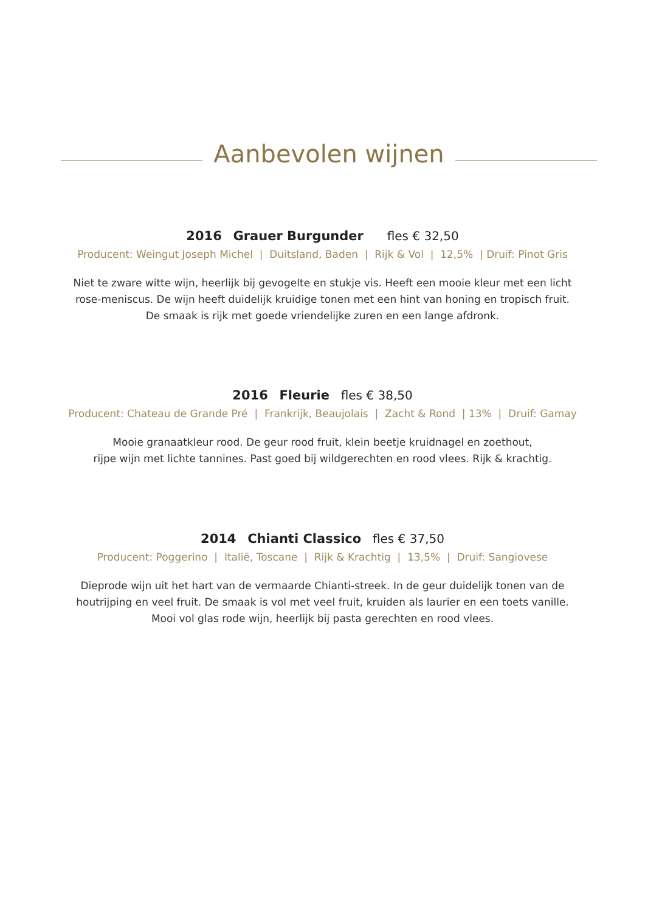Aanbevolen wijnen
2016 Grauer Burgunder fles € 32,50
Producent: Weingut Joseph Michel | Duitsland, Baden | Rijk & Vol | 12,5% | Druif: Pinot Gris
Niet te zware witte wijn, heerlijk bij gevogelte en stukje vis. Heeft een mooie kleur met een licht
rose-meniscus. De wijn heeft duidelijk kruidige tonen met een hint van honing en tropisch fruit.
De smaak is rijk met goede vriendelijke zuren en een lange afdronk.
2016 Fleurie fles € 38,50
Producent: Chateau de Grande Pré | Frankrijk, Beaujolais | Zacht & Rond | 13% | Druif: Gamay
Mooie granaatkleur rood. De geur rood fruit, klein beetje kruidnagel en zoethout,
rijpe wijn met lichte tannines. Past goed bij wildgerechten en rood vlees. Rijk & krachtig.
2014 Chianti Classico fles € 37,50
Producent: Poggerino | Italië, Toscane | Rijk & Krachtig | 13,5% | Druif: Sangiovese
Dieprode wijn uit het hart van de vermaarde Chianti-streek. In de geur duidelijk tonen van de
houtrijping en veel fruit. De smaak is vol met veel fruit, kruiden als laurier en een toets vanille.
Mooi vol glas rode wijn, heerlijk bij pasta gerechten en rood vlees.